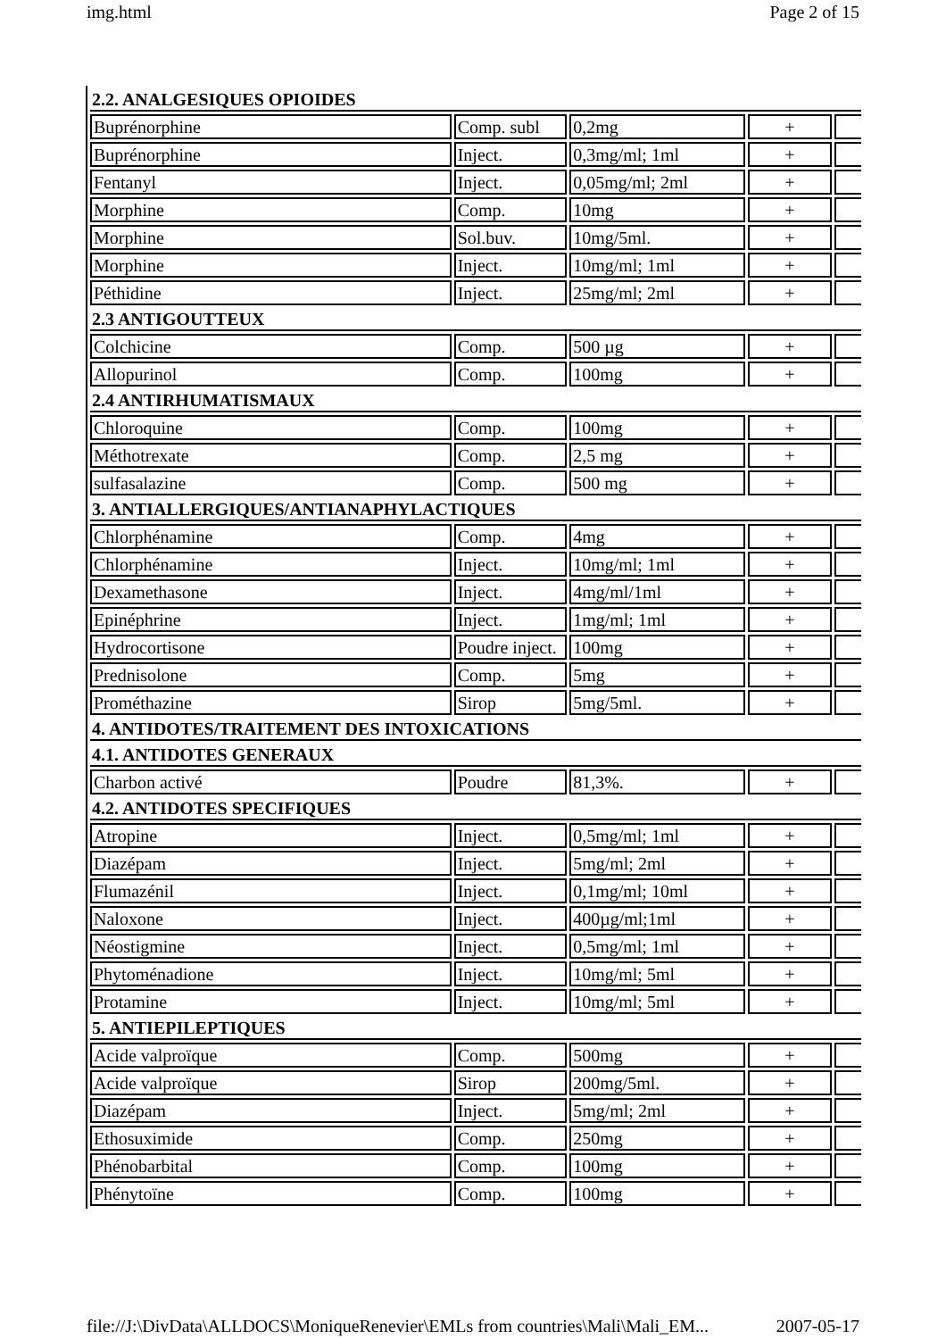img.html Page 2 of 15
| 2.2. ANALGESIQUES OPIOIDES | | | | |
| Buprénorphine | Comp. subl | 0,2mg | + | |
| Buprénorphine | Inject. | 0,3mg/ml; 1ml | + | |
| Fentanyl | Inject. | 0,05mg/ml; 2ml | + | |
| Morphine | Comp. | 10mg | + | |
| Morphine | Sol.buv. | 10mg/5ml. | + | |
| Morphine | Inject. | 10mg/ml; 1ml | + | |
| Péthidine | Inject. | 25mg/ml; 2ml | + | |
| 2.3 ANTIGOUTTEUX | | | | |
| Colchicine | Comp. | 500 µg | + | |
| Allopurinol | Comp. | 100mg | + | |
| 2.4 ANTIRHUMATISMAUX | | | | |
| Chloroquine | Comp. | 100mg | + | |
| Méthotrexate | Comp. | 2,5 mg | + | |
| sulfasalazine | Comp. | 500 mg | + | |
| 3. ANTIALLERGIQUES/ANTIANAPHYLACTIQUES | | | | |
| Chlorphénamine | Comp. | 4mg | + | |
| Chlorphénamine | Inject. | 10mg/ml; 1ml | + | |
| Dexamethasone | Inject. | 4mg/ml/1ml | + | |
| Epinéphrine | Inject. | 1mg/ml; 1ml | + | |
| Hydrocortisone | Poudre inject. | 100mg | + | |
| Prednisolone | Comp. | 5mg | + | |
| Prométhazine | Sirop | 5mg/5ml. | + | |
| 4. ANTIDOTES/TRAITEMENT DES INTOXICATIONS | | | | |
| 4.1. ANTIDOTES GENERAUX | | | | |
| Charbon activé | Poudre | 81,3%. | + | |
| 4.2. ANTIDOTES SPECIFIQUES | | | | |
| Atropine | Inject. | 0,5mg/ml; 1ml | + | |
| Diazépam | Inject. | 5mg/ml; 2ml | + | |
| Flumazénil | Inject. | 0,1mg/ml; 10ml | + | |
| Naloxone | Inject. | 400µg/ml;1ml | + | |
| Néostigmine | Inject. | 0,5mg/ml; 1ml | + | |
| Phytoménadione | Inject. | 10mg/ml; 5ml | + | |
| Protamine | Inject. | 10mg/ml; 5ml | + | |
| 5. ANTIEPILEPTIQUES | | | | |
| Acide valproïque | Comp. | 500mg | + | |
| Acide valproïque | Sirop | 200mg/5ml. | + | |
| Diazépam | Inject. | 5mg/ml; 2ml | + | |
| Ethosuximide | Comp. | 250mg | + | |
| Phénobarbital | Comp. | 100mg | + | |
| Phénytoïne | Comp. | 100mg | + | |
file://J:\DivData\ALLDOCS\MoniqueRenevier\EMLs from countries\Mali\Mali_EM... 2007-05-17